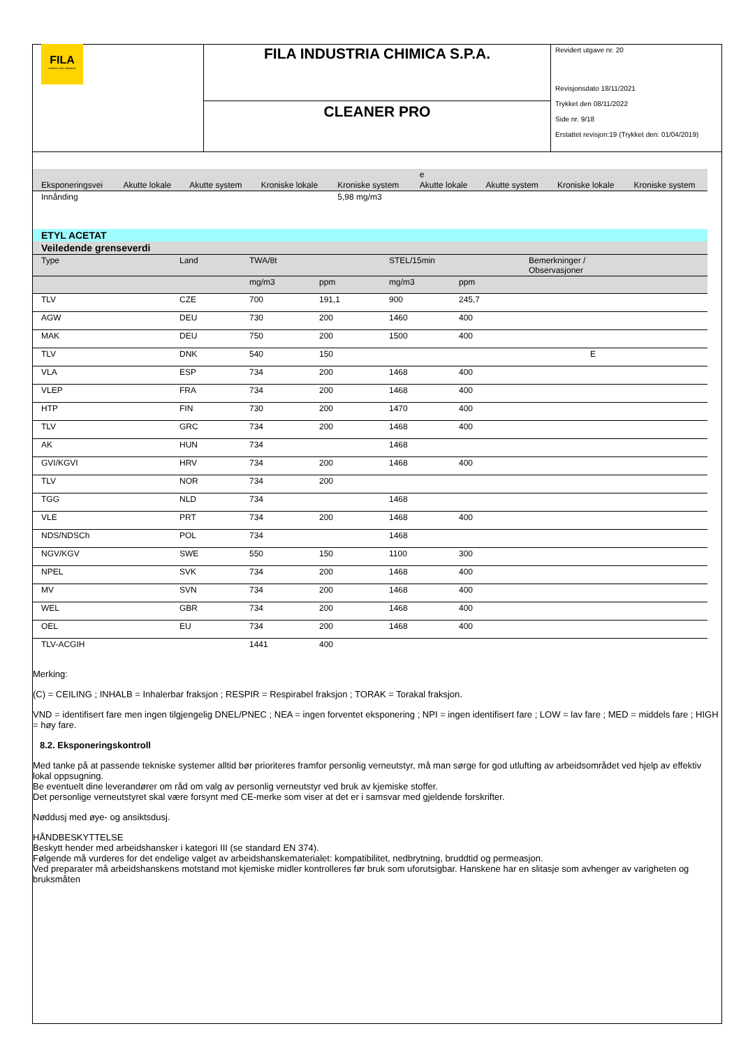FILA
surface care solutions
FILA INDUSTRIA CHIMICA S.P.A.
CLEANER PRO
Revidert utgave nr. 20
Revisjonsdato 18/11/2021
Trykket den 08/11/2022
Side nr. 9/18
Erstattet revisjon:19 (Trykket den: 01/04/2019)
| | | | | | e | | | |
| Eksponeringsvei | Akutte lokale | Akutte system | Kroniske lokale | Kroniske system | Akutte lokale | Akutte system | Kroniske lokale | Kroniske system |
| Innånding | | | | 5,98 mg/m3 | | | | |
| ETYL ACETAT | | | | | | |
| Veiledende grenseverdi | | | | | | |
| Type | Land | TWA/8t | | STEL/15min | | Bemerkninger / Observasjoner |
| | | mg/m3 | ppm | mg/m3 | ppm | |
| TLV | CZE | 700 | 191,1 | 900 | 245,7 | |
| AGW | DEU | 730 | 200 | 1460 | 400 | |
| MAK | DEU | 750 | 200 | 1500 | 400 | |
| TLV | DNK | 540 | 150 | | | E |
| VLA | ESP | 734 | 200 | 1468 | 400 | |
| VLEP | FRA | 734 | 200 | 1468 | 400 | |
| HTP | FIN | 730 | 200 | 1470 | 400 | |
| TLV | GRC | 734 | 200 | 1468 | 400 | |
| AK | HUN | 734 | | 1468 | | |
| GVI/KGVI | HRV | 734 | 200 | 1468 | 400 | |
| TLV | NOR | 734 | 200 | | | |
| TGG | NLD | 734 | | 1468 | | |
| VLE | PRT | 734 | 200 | 1468 | 400 | |
| NDS/NDSCh | POL | 734 | | 1468 | | |
| NGV/KGV | SWE | 550 | 150 | 1100 | 300 | |
| NPEL | SVK | 734 | 200 | 1468 | 400 | |
| MV | SVN | 734 | 200 | 1468 | 400 | |
| WEL | GBR | 734 | 200 | 1468 | 400 | |
| OEL | EU | 734 | 200 | 1468 | 400 | |
| TLV-ACGIH | | 1441 | 400 | | | |
Merking:
(C) = CEILING ; INHALB = Inhalerbar fraksjon ; RESPIR = Respirabel fraksjon ; TORAK = Torakal fraksjon.
VND = identifisert fare men ingen tilgjengelig DNEL/PNEC ; NEA = ingen forventet eksponering ; NPI = ingen identifisert fare ; LOW = lav fare ; MED = middels fare ; HIGH = høy fare.
8.2. Eksponeringskontroll
Med tanke på at passende tekniske systemer alltid bør prioriteres framfor personlig verneutstyr, må man sørge for god utlufting av arbeidsområdet ved hjelp av effektiv lokal oppsugning.
Be eventuelt dine leverandører om råd om valg av personlig verneutstyr ved bruk av kjemiske stoffer.
Det personlige verneutstyret skal være forsynt med CE-merke som viser at det er i samsvar med gjeldende forskrifter.
Nøddusj med øye- og ansiktsdusj.
HÅNDBESKYTTELSE
Beskytt hender med arbeidshansker i kategori III (se standard EN 374).
Følgende må vurderes for det endelige valget av arbeidshanskematerialet: kompatibilitet, nedbrytning, bruddtid og permeasjon.
Ved preparater må arbeidshanskens motstand mot kjemiske midler kontrolleres før bruk som uforutsigbar. Hanskene har en slitasje som avhenger av varigheten og bruksmåten